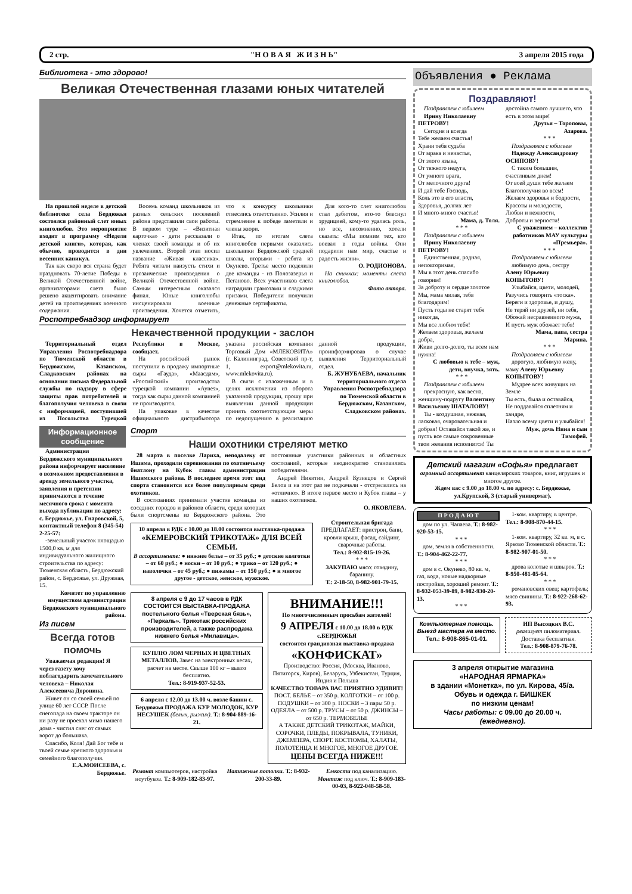2 стр. "Н О В А Я Ж И З Н Ь" 3 апреля 2015 года
Библиотека - это здорово!
Великая Отечественная глазами юных читателей
На прошлой неделе в детской библиотеке села Бердюжья состоялся районный слет юных книголюбов. Это мероприятие входит в программу «Недели детской книги», которая, как обычно, проводится в дни весенних каникул.
Так как скоро вся страна будет праздновать 70-летие Победы в Великой Отечественной войне, организаторами слета было решено акцентировать внимание детей на произведениях военного содержания.
Восемь команд школьников из разных сельских поселений района представили свои работы. В первом туре – «Визитная карточка» - дети рассказали о членах своей команды и об их увлечениях. Второй этап носил название «Живая классика». Ребята читали наизусть стихи и прозаические произведения о Великой Отечественной войне. Самым интересным оказался финал. Юные книголюбы инсценировали военные произведения. Хочется отметить, что к конкурсу школьники отнеслись ответственно. Усилия и стремление к победе заметили и члены жюри.
Итак, по итогам слета книголюбов первыми оказались школьники Бердюжской средней школы, вторыми - ребята из Окунево. Третье место поделили две команды - из Полозазерья и Пеганово. Всех участников слета наградили грамотами и сладкими призами. Победители получили денежные сертификаты.
Для кого-то слет книголюбов стал дебютом, кто-то блеснул эрудицией, кому-то удалась роль, но все, несомненно, хотели сказать: «Мы помним тех, кто воевал в годы войны. Они подарили нам мир, счастье и радость жизни».
О. РОДИОНОВА.
На снимках: моменты слета книголюбов.
Фото автора.
Роспотребнадзор информирует
Некачественной продукции - заслон
Территориальный отдел Управления Роспотребнадзора по Тюменской области в Бердюжском, Казанском, Сладковском районах на основании письма Федеральной службы по надзору в сфере защиты прав потребителей и благополучия человека в связи с информацией, поступившей из Посольства Турецкой Республики в Москве, сообщает.
На российский рынок поступили в продажу импортные сыры «Гауда», «Маасдам», «Российский» производства турецкой компании «Aynes», тогда как сыры данной компанией не производятся.
На упаковке в качестве официального дистрибьютора указана российская компания Торговый Дом «МЛЕКОВИТА» (г. Калининград, Советский пр-т, 1, export@mlekovita.ru, www.mlekovita.ru).
В связи с изложенным и в целях исключения из оборота указанной продукции, прошу при выявлении данной продукции принять соответствующие меры по недопущению в реализацию данной продукции, проинформировав о случае выявления Территориальный отдел.
Б. ЖУНУБАЕВА, начальник территориального отдела Управления Роспотребнадзора по Тюменской области в Бердюжском, Казанском, Сладковском районах.
Информационное сообщение
Администрация Бердюжского муниципального района информирует население о возможном предоставлении в аренду земельного участка, заявления и претензии принимаются в течение месячного срока с момента выхода публикации по адресу: с. Бердюжье, ул. Гнаровской, 5, контактный телефон 8 (345-54) 2-25-57:
-земельный участок площадью 1500,0 кв. м для индивидуального жилищного строительства по адресу: Тюменская область, Бердюжский район, с. Бердюжье, ул. Дружная, 15.
Комитет по управлению имуществом администрации Бердюжского муниципального района.
Из писем
Всегда готов помочь
Уважаемая редакция! Я через газету хочу поблагодарить замечательного человека – Николая Алексеевича Доронина.
Живет он со своей семьей по улице 60 лет СССР. После снегопада на своем тракторе он ни разу не проехал мимо нашего дома - чистил снег от самых ворот до большака.
Спасибо, Коля! Дай Бог тебе и твоей семье крепкого здоровья и семейного благополучия.
Е.А.МОИСЕЕВА, с. Бердюжье.
Спорт
Наши охотники стреляют метко
28 марта в поселке Лариха, неподалеку от Ишима, проходили соревнования по охотничьему биатлону на Кубок главы администрации Ишимского района. В последнее время этот вид спорта становится все более популярным среди охотников.
В состязаниях принимали участие команды из соседних городов и районов области, среди которых были спортсмены из Бердюжского района. Это постоянные участники районных и областных состязаний, которые неоднократно становились победителями.
Андрей Никитин, Андрей Кузнецов и Сергей Белов и на этот раз не подкачали - отстрелялись на «отлично». В итоге первое место и Кубок главы – у наших охотников.
О. ЯКОВЛЕВА.
10 апреля в РДК с 10.00 до 18.00 состоится выставка-продажа
«КЕМЕРОВСКИЙ ТРИКОТАЖ» ДЛЯ ВСЕЙ СЕМЬИ.
В ассортименте: ● нижнее белье – от 35 руб.; ● детские колготки – от 60 руб.; ● носки – от 10 руб.; ● трико – от 120 руб.; ● наволочки – от 45 руб.; ● пижамы – от 150 руб.; ● и многое другое - детское, женское, мужское.
Строительная бригада
ПРЕДЛАГАЕТ: пристрои, бани, кровли крыш, фасад, сайдинг, сварочные работы.
Тел.: 8-902-815-19-26.
* * *
ЗАКУПАЮ мясо: говядину, баранину.
Т.: 2-18-50, 8-982-901-79-15.
8 апреля с 9 до 17 часов в РДК СОСТОИТСЯ ВЫСТАВКА-ПРОДАЖА
постельного белья «Тверская бязь», «Перкаль». Трикотаж российских производителей, а также распродажа нижнего белья «Милавица».
КУПЛЮ ЛОМ ЧЕРНЫХ И ЦВЕТНЫХ МЕТАЛЛОВ. Завес на электронных весах, расчет на месте. Свыше 100 кг – вывоз бесплатно.
Тел.: 8-919-937-52-53.
6 апреля с 12.00 до 13.00 ч. возле башни с. Бердюжья ПРОДАЖА КУР МОЛОДОК, КУР НЕСУШЕК (белых, рыжих). Т.: 8-904-889-16-21.
ВНИМАНИЕ!!!
По многочисленным просьбам жителей!
9 АПРЕЛЯ с 10.00 до 18.00 в РДК с.БЕРДЮЖЬЯ
состоится грандиозная выставка-продажа
«КОНФИСКАТ»
Производство: Россия, (Москва, Иваново, Пятигорск, Киров), Беларусь, Узбекистан, Турция, Индия и Польша
КАЧЕСТВО ТОВАРА ВАС ПРИЯТНО УДИВИТ!
ПОСТ. БЕЛЬЕ – от 350 р. КОЛГОТКИ – от 100 р. ПОДУШКИ – от 300 р. НОСКИ – 3 пары 50 р. ОДЕЯЛА – от 500 р. ТРУСЫ – от 50 р. ДЖИНСЫ – от 650 р. ТЕРМОБЕЛЬЕ
А ТАКЖЕ ДЕТСКИЙ ТРИКОТАЖ, МАЙКИ, СОРОЧКИ, ПЛЕДЫ, ПОКРЫВАЛА, ТУНИКИ, ДЖЕМПЕРА, СПОРТ. КОСТЮМЫ, ХАЛАТЫ, ПОЛОТЕНЦА И МНОГОЕ, МНОГОЕ ДРУГОЕ.
ЦЕНЫ ВСЕГДА НИЖЕ!!!
Ремонт компьютеров, настройка ноутбуков. Т.: 8-909-182-83-97.
Натяжные потолки. Т.: 8-932-200-33-89.
Емкости под канализацию. Монтаж под ключ. Т.: 8-909-183-00-03, 8-922-048-58-58.
Объявления ● Реклама
Поздравляют!
Поздравляем с юбилеем
Ирину Николаевну ПЕТРОВУ!
Сегодня и всегда
Тебе желаем счастья!
Храни тебя судьба
От мрака и ненастья,
От злого языка,
От тяжкого недуга,
От умного врага,
От мелочного друга!
И дай тебе Господь,
Коль это в его власти,
Здоровья, долгих лет
И много-много счастья!
Мама, д. Толя.
* * *
Поздравляем с юбилеем
Ирину Николаевну ПЕТРОВУ!
Единственная, родная, неповторимая,
Мы в этот день спасибо говорим!
За доброту и сердце золотое
Мы, мама милая, тебя благодарим!
Пусть годы не старят тебя никогда,
Мы все любим тебя!
Желаем здоровья, желаем добра,
Живи долго-долго, ты всем нам нужна!
С любовью к тебе – муж, дети, внучка, зять.
* * *
Поздравляем с юбилеем
прекрасную, как весна, женщину-подругу Валентину Васильевну ШАТАЛОВУ!
Ты - воздушная, нежная, ласковая, очаровательная и добрая! Оставайся такой же, и пусть все самые сокровенные твои желания исполнятся! Ты достойна самого лучшего, что есть в этом мире!
Друзья – Тороповы, Азарова.
* * *
Поздравляем с юбилеем
Надежду Александровну ОСИПОВУ!
С таким большим, счастливым днем!
От всей души тебе желаем
Благополучия во всем!
Желаем здоровья и бодрости,
Красоты и молодости,
Любви и нежности,
Доброты и верности!
С уважением – коллектив работников МАУ культуры «Премьера».
* * *
Поздравляем с юбилеем
любимую дочь, сестру Алену Юрьевну КОПЫТОВУ!
Улыбайся, цвети, молодей,
Разучись говорить «тоска».
Береги и здоровье, и душу,
Не теряй ни друзей, ни себя,
Обожай несравненного мужа,
И пусть муж обожает тебя!
Мама, папа, сестра Марина.
* * *
Поздравляем с юбилеем
дорогую, любимую жену, маму Алену Юрьевну КОПЫТОВУ!
Мудрее всех живущих на Земле
Ты есть, была и оставайся,
Не поддавайся сплетням и хандре,
Назло всему цвети и улыбайся!
Муж, дочь Нина и сын Тимофей.
Детский магазин «Софья» предлагает
огромный ассортимент канцелярских товаров, книг, игрушек и многое другое.
Ждем вас с 9.00 до 18.00 ч. по адресу: с. Бердюжье, ул.Крупской, 3 (старый универмаг).
П Р О Д А Ю Т
дом по ул. Чапаева. Т.: 8-982-920-53-15.
* * *
дом, земля в собственности. Т.: 8-904-462-22-77.
* * *
дом в с. Окунево, 80 кв. м, газ, вода, новые надворные постройки, хороший ремонт. Т.: 8-932-053-39-89, 8-982-930-20-13.
* * *
1-ком. квартиру, в центре. Тел.: 8-908-870-44-15.
* * *
1-ком. квартиру, 32 кв. м, в с. Ярково Тюменской области. Т.: 8-982-907-01-50.
* * *
дрова колотые и швырок. Т.: 8-950-481-05-64.
* * *
романовских овец; картофель; мясо свинины. Т.: 8-922-268-62-93.
Компьютерная помощь. Выезд мастера на место.
Тел.: 8-908-865-01-01.
ИП Высоцких В.С.
реализует пиломатериал. Доставка бесплатная.
Тел.: 8-908-879-76-78.
3 апреля открытие магазина
«НАРОДНАЯ ЯРМАРКА»
в здании «Монетка», по ул. Кирова, 45/а.
Обувь и одежда г. БИШКЕК
по низким ценам!
Часы работы: с 09.00 до 20.00 ч.
(ежедневно).